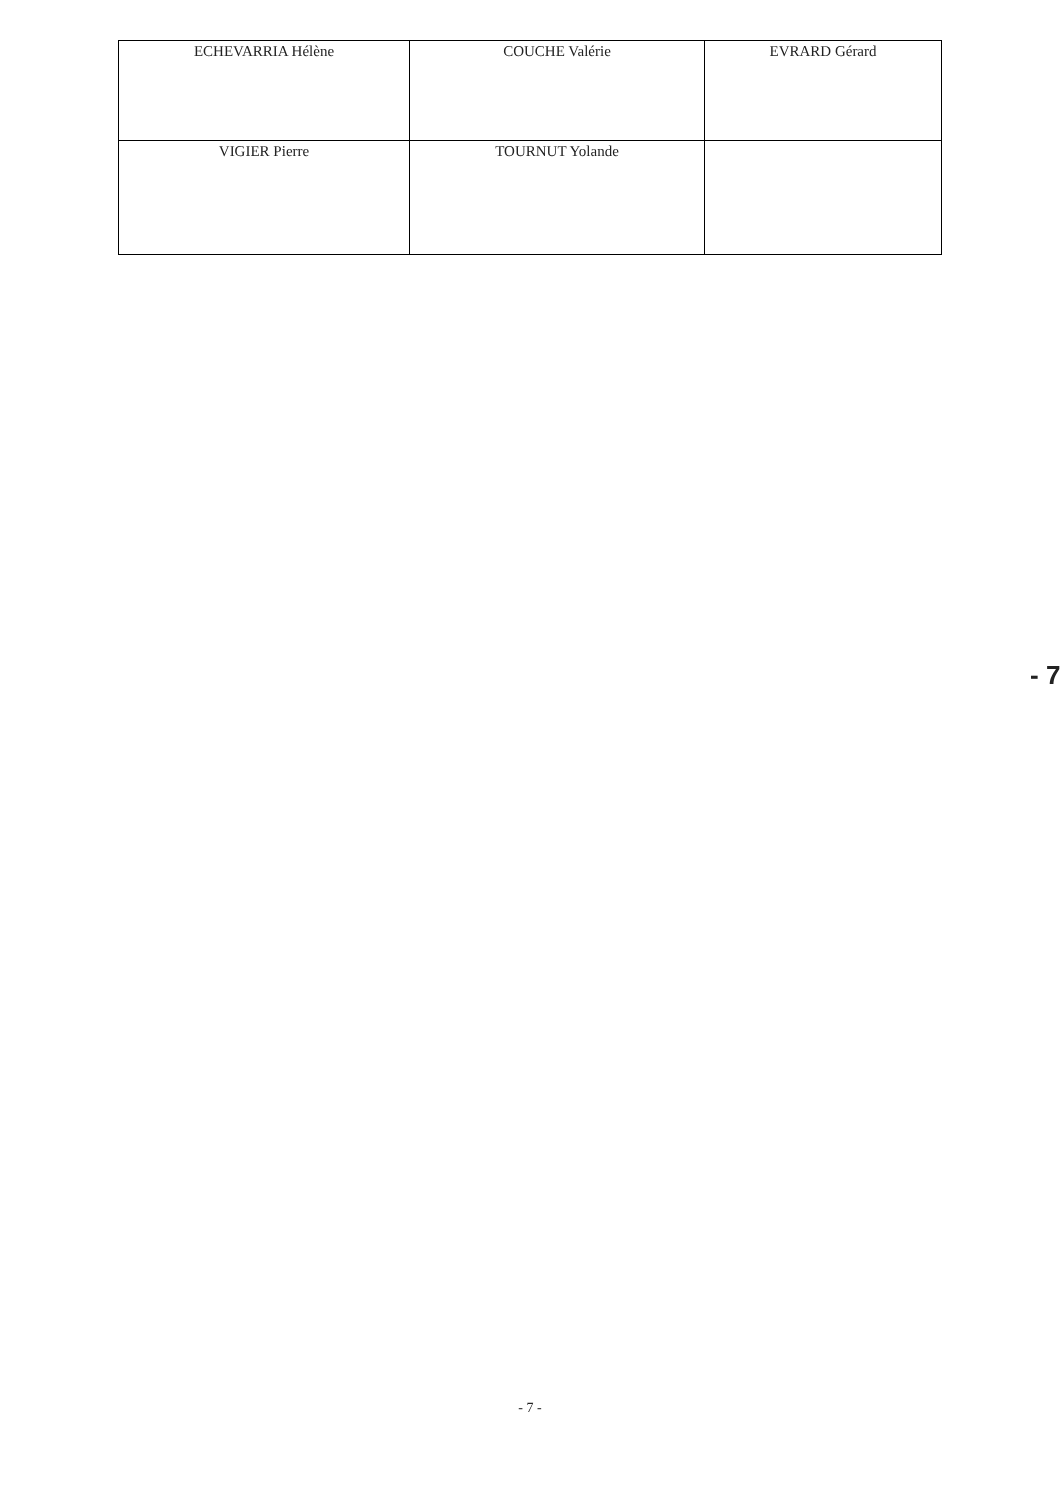| ECHEVARRIA Hélène | COUCHE Valérie | EVRARD Gérard |
| VIGIER Pierre | TOURNUT Yolande | |
- 7
- 7 -